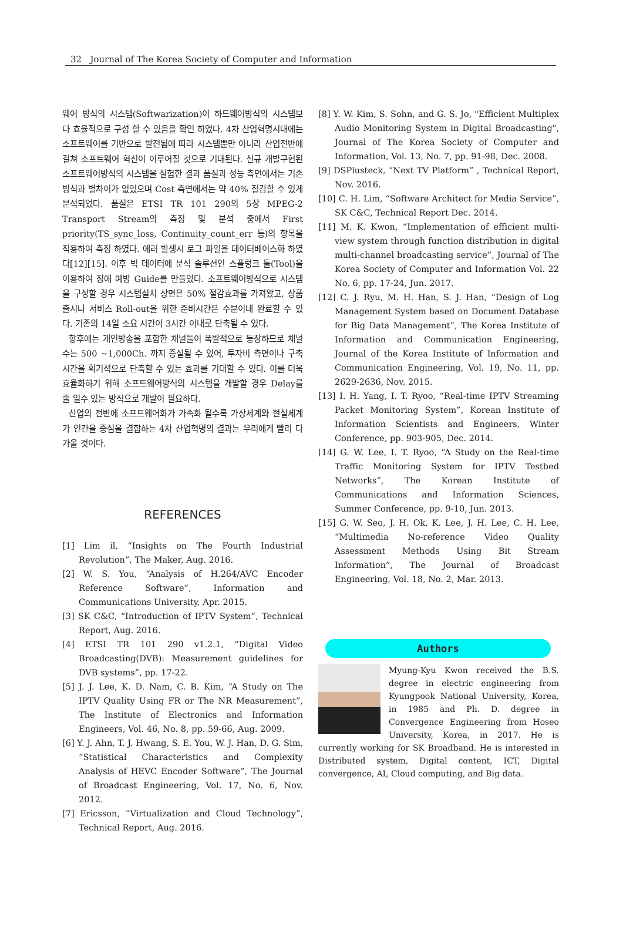32 Journal of The Korea Society of Computer and Information
웨어 방식의 시스템(Softwarization)이 하드웨어방식의 시스템보다 효율적으로 구성 할 수 있음을 확인 하였다. 4차 산업혁명시대에는 소프트웨어를 기반으로 발전됨에 따라 시스템뿐만 아니라 산업전반에 걸쳐 소프트웨어 혁신이 이루어질 것으로 기대된다. 신규 개발구현된 소프트웨어방식의 시스템을 실험한 결과 품질과 성능 측면에서는 기존방식과 별차이가 없었으며 Cost 측면에서는 약 40% 절감할 수 있게 분석되었다. 품질은 ETSI TR 101 290의 5장 MPEG-2 Transport Stream의 측정 및 분석 중에서 First priority(TS_sync_loss, Continuity_count_err 등)의 항목을 적용하여 측정 하였다. 에러 발생시 로그 파일을 데이터베이스화 하였다[12][15]. 이후 빅 데이터에 분석 솔루션인 스플렁크 툴(Tool)을 이용하여 장애 예방 Guide를 만들었다. 소프트웨어방식으로 시스템을 구성할 경우 시스템설치 상면은 50% 절감효과를 가져왔고, 상품 출시나 서비스 Roll-out을 위한 준비시간은 수분이내 완료할 수 있다. 기존의 14일 소요 시간이 3시간 이내로 단축될 수 있다.
향후에는 개인방송을 포함한 채널들이 폭발적으로 등장하므로 채널수는 500 ~1,000Ch. 까지 증설될 수 있어, 투자비 측면이나 구축시간을 획기적으로 단축할 수 있는 효과를 기대할 수 있다. 이를 더욱 효율화하기 위해 소프트웨어방식의 시스템을 개발할 경우 Delay를 줄 일수 있는 방식으로 개발이 필요하다.
산업의 전반에 소프트웨어화가 가속화 될수록 가상세계와 현실세계가 인간을 중심을 결합하는 4차 산업혁명의 결과는 우리에게 빨리 다가올 것이다.
REFERENCES
[1] Lim il, “Insights on The Fourth Industrial Revolution”, The Maker, Aug. 2016.
[2] W. S. You, “Analysis of H.264/AVC Encoder Reference Software”, Information and Communications University, Apr. 2015.
[3] SK C&C, “Introduction of IPTV System”, Technical Report, Aug. 2016.
[4] ETSI TR 101 290 v1.2.1, “Digital Video Broadcasting(DVB): Measurement guidelines for DVB systems”, pp. 17-22.
[5] J. J. Lee, K. D. Nam, C. B. Kim, “A Study on The IPTV Quality Using FR or The NR Measurement”, The Institute of Electronics and Information Engineers, Vol. 46, No. 8, pp. 59-66, Aug. 2009.
[6] Y. J. Ahn, T. J. Hwang, S. E. You, W. J. Han, D. G. Sim, “Statistical Characteristics and Complexity Analysis of HEVC Encoder Software”, The Journal of Broadcast Engineering, Vol. 17, No. 6, Nov. 2012.
[7] Ericsson, “Virtualization and Cloud Technology”, Technical Report, Aug. 2016.
[8] Y. W. Kim, S. Sohn, and G. S. Jo, "Efficient Multiplex Audio Monitoring System in Digital Broadcasting", Journal of The Korea Society of Computer and Information, Vol. 13, No. 7, pp. 91-98, Dec. 2008.
[9] DSPlusteck, “Next TV Platform” , Technical Report, Nov. 2016.
[10] C. H. Lim, “Software Architect for Media Service”, SK C&C, Technical Report Dec. 2014.
[11] M. K. Kwon, “Implementation of efficient multi-view system through function distribution in digital multi-channel broadcasting service”, Journal of The Korea Society of Computer and Information Vol. 22 No. 6, pp. 17-24, Jun. 2017.
[12] C. J. Ryu, M. H. Han, S. J. Han, “Design of Log Management System based on Document Database for Big Data Management”, The Korea Institute of Information and Communication Engineering, Journal of the Korea Institute of Information and Communication Engineering, Vol. 19, No. 11, pp. 2629-2636, Nov. 2015.
[13] I. H. Yang, I. T. Ryoo, “Real-time IPTV Streaming Packet Monitoring System”, Korean Institute of Information Scientists and Engineers, Winter Conference, pp. 903-905, Dec. 2014.
[14] G. W. Lee, I. T. Ryoo, “A Study on the Real-time Traffic Monitoring System for IPTV Testbed Networks”, The Korean Institute of Communications and Information Sciences, Summer Conference, pp. 9-10, Jun. 2013.
[15] G. W. Seo, J. H. Ok, K. Lee, J. H. Lee, C. H. Lee, “Multimedia No-reference Video Quality Assessment Methods Using Bit Stream Information”, The Journal of Broadcast Engineering, Vol. 18, No. 2, Mar. 2013.
Authors
Myung-Kyu Kwon received the B.S. degree in electric engineering from Kyungpook National University, Korea, in 1985 and Ph. D. degree in Convergence Engineering from Hoseo University, Korea, in 2017. He is currently working for SK Broadband. He is interested in Distributed system, Digital content, ICT, Digital convergence, AI, Cloud computing, and Big data.